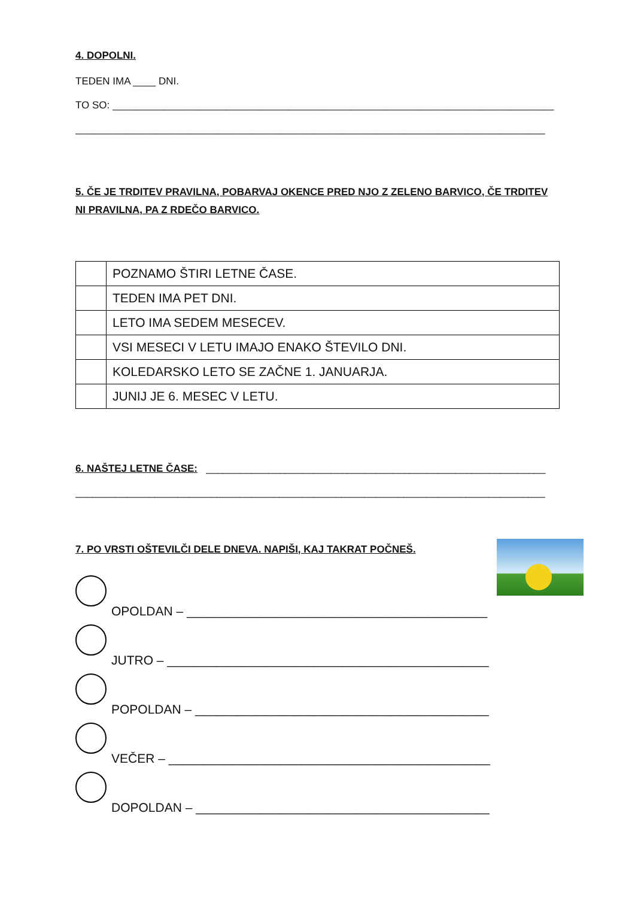4. DOPOLNI.
TEDEN IMA ____ DNI.
TO SO: ______________________________________________________________________________
___________________________________________________________________________________
5. ČE JE TRDITEV PRAVILNA, POBARVAJ OKENCE PRED NJO Z ZELENO BARVICO, ČE TRDITEV NI PRAVILNA, PA Z RDEČO BARVICO.
| | POZNAMO ŠTIRI LETNE ČASE. |
| | TEDEN IMA PET DNI. |
| | LETO IMA SEDEM MESECEV. |
| | VSI MESECI V LETU IMAJO ENAKO ŠTEVILO DNI. |
| | KOLEDARSKO LETO SE ZAČNE 1. JANUARJA. |
| | JUNIJ JE 6. MESEC V LETU. |
6. NAŠTEJ LETNE ČASE: ____________________________________________________________
___________________________________________________________________________________
7. PO VRSTI OŠTEVILČI DELE DNEVA. NAPIŠI, KAJ TAKRAT POČNEŠ.
OPOLDAN – ___________________________________________
JUTRO – ______________________________________________
POPOLDAN – __________________________________________
VEČER – ______________________________________________
DOPOLDAN – __________________________________________